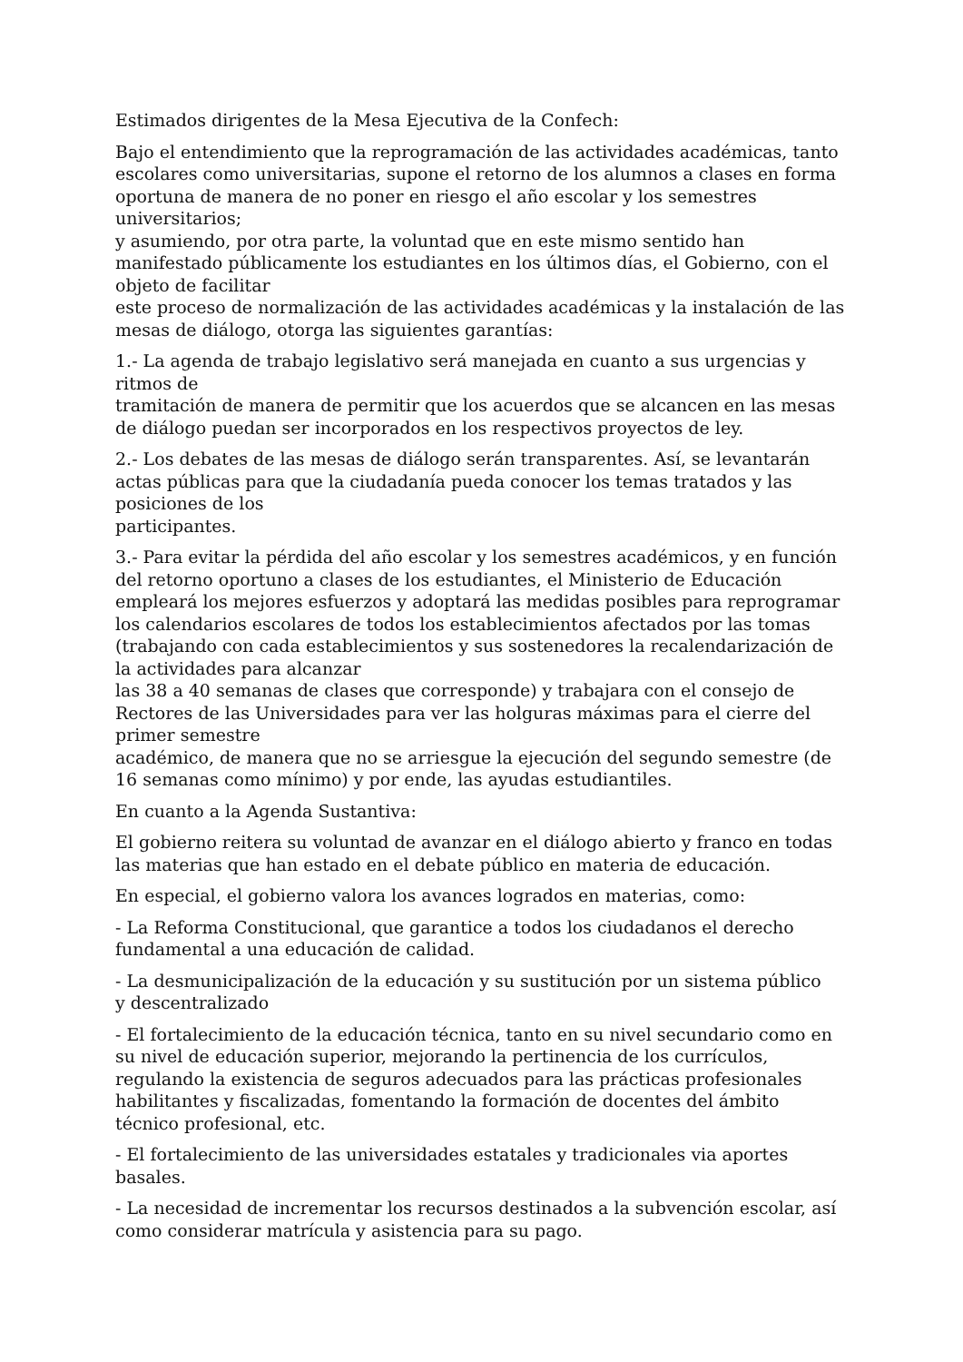Estimados dirigentes de la Mesa Ejecutiva de la Confech:
Bajo el entendimiento que la reprogramación de las actividades académicas, tanto escolares como universitarias, supone el retorno de los alumnos a clases en forma oportuna de manera de no poner en riesgo el año escolar y los semestres universitarios;
y asumiendo, por otra parte, la voluntad que en este mismo sentido han manifestado públicamente los estudiantes en los últimos días, el Gobierno, con el objeto de facilitar
este proceso de normalización de las actividades académicas y la instalación de las mesas de diálogo, otorga las siguientes garantías:
1.- La agenda de trabajo legislativo será manejada en cuanto a sus urgencias y ritmos de
tramitación de manera de permitir que los acuerdos que se alcancen en las mesas de diálogo puedan ser incorporados en los respectivos proyectos de ley.
2.- Los debates de las mesas de diálogo serán transparentes. Así, se levantarán actas públicas para que la ciudadanía pueda conocer los temas tratados y las posiciones de los
participantes.
3.- Para evitar la pérdida del año escolar y los semestres académicos, y en función del retorno oportuno a clases de los estudiantes, el Ministerio de Educación empleará los mejores esfuerzos y adoptará las medidas posibles para reprogramar los calendarios escolares de todos los establecimientos afectados por las tomas (trabajando con cada establecimientos y sus sostenedores la recalendarización de la actividades para alcanzar
las 38 a 40 semanas de clases que corresponde) y trabajara con el consejo de Rectores de las Universidades para ver las holguras máximas para el cierre del primer semestre
académico, de manera que no se arriesgue la ejecución del segundo semestre (de 16 semanas como mínimo) y por ende, las ayudas estudiantiles.
En cuanto a la Agenda Sustantiva:
El gobierno reitera su voluntad de avanzar en el diálogo abierto y franco en todas las materias que han estado en el debate público en materia de educación.
En especial, el gobierno valora los avances logrados en materias, como:
- La Reforma Constitucional, que garantice a todos los ciudadanos el derecho
fundamental a una educación de calidad.
- La desmunicipalización de la educación y su sustitución por un sistema público
y descentralizado
- El fortalecimiento de la educación técnica, tanto en su nivel secundario como en
su nivel de educación superior, mejorando la pertinencia de los currículos,
regulando la existencia de seguros adecuados para las prácticas profesionales
habilitantes y fiscalizadas, fomentando la formación de docentes del ámbito
técnico profesional, etc.
- El fortalecimiento de las universidades estatales y tradicionales via aportes basales.
- La necesidad de incrementar los recursos destinados a la subvención escolar, así como considerar matrícula y asistencia para su pago.